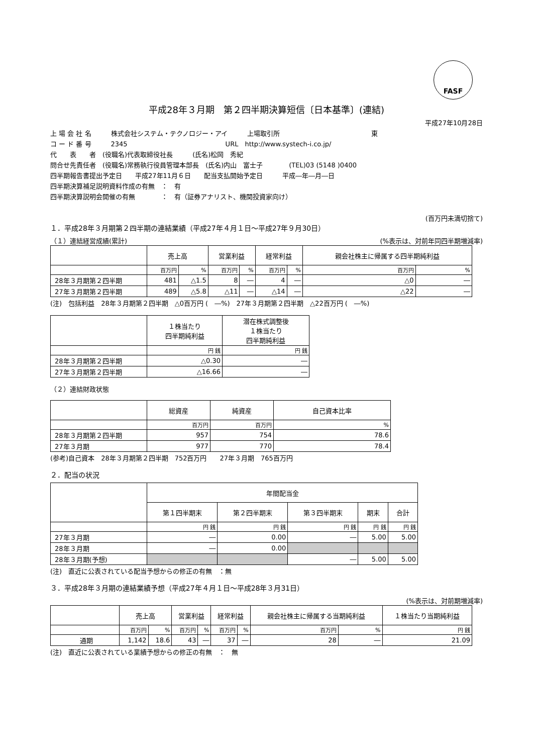FASF
平成28年３月期　第２四半期決算短信〔日本基準〕(連結)
平成27年10月28日
上 場 会 社 名　　　株式会社システム・テクノロジー・アイ　　　上場取引所　　　　　　　　　　　　　　東
コ ー ド 番 号　　　2345　　　　　　　　　　　　　　　URL　http://www.systech-i.co.jp/
代　　表　　者　(役職名)代表取締役社長　　　(氏名)松岡　秀紀
問合せ先責任者　(役職名)常務執行役員管理本部長　(氏名)内山　富士子　　　　(TEL)03 (5148 )0400
四半期報告書提出予定日　　平成27年11月６日　　配当支払開始予定日　　　平成―年―月―日
四半期決算補足説明資料作成の有無　：　有
四半期決算説明会開催の有無　　　　：　有（証券アナリスト、機関投資家向け）
(百万円未満切捨て)
１．平成28年３月期第２四半期の連結業績（平成27年４月１日～平成27年９月30日）
（１）連結経営成績(累計) (%表示は、対前年同四半期増減率)
| | 売上高 | | 営業利益 | | 経常利益 | | 親会社株主に帰属する四半期純利益 | |
| --- | --- | --- | --- | --- | --- | --- | --- | --- |
| | 百万円 | % | 百万円 | % | 百万円 | % | 百万円 | % |
| 28年３月期第２四半期 | 481 | △1.5 | 8 | ― | 4 | ― | △0 | ― |
| 27年３月期第２四半期 | 489 | △5.8 | △11 | ― | △14 | ― | △22 | ― |
(注)　包括利益　28年３月期第２四半期　△0百万円 (　―%)　27年３月期第２四半期　△22百万円 (　―%)
| | １株当たり 四半期純利益 | 潜在株式調整後 １株当たり 四半期純利益 |
| --- | --- | --- |
| | 円 銭 | 円 銭 |
| 28年３月期第２四半期 | △0.30 | ― |
| 27年３月期第２四半期 | △16.66 | ― |
（２）連結財政状態
| | 総資産 | 純資産 | 自己資本比率 |
| --- | --- | --- | --- |
| | 百万円 | 百万円 | % |
| 28年３月期第２四半期 | 957 | 754 | 78.6 |
| 27年３月期 | 977 | 770 | 78.4 |
(参考)自己資本　28年３月期第２四半期　752百万円　　27年３月期　765百万円
２．配当の状況
| | 年間配当金 | | | | |
| --- | --- | --- | --- | --- | --- |
| | 第１四半期末 | 第２四半期末 | 第３四半期末 | 期末 | 合計 |
| | 円 銭 | 円 銭 | 円 銭 | 円 銭 | 円 銭 |
| 27年３月期 | ― | 0.00 | ― | 5.00 | 5.00 |
| 28年３月期 | ― | 0.00 | | | |
| 28年３月期(予想) | | | ― | 5.00 | 5.00 |
(注)　直近に公表されている配当予想からの修正の有無　：無
３．平成28年３月期の連結業績予想（平成27年４月１日～平成28年３月31日）
(%表示は、対前期増減率)
| | 売上高 | | 営業利益 | | 経常利益 | | 親会社株主に帰属する当期純利益 | | １株当たり当期純利益 |
| --- | --- | --- | --- | --- | --- | --- | --- | --- | --- |
| | 百万円 | % | 百万円 | % | 百万円 | % | 百万円 | % | 円 銭 |
| 通期 | 1,142 | 18.6 | 43 | ― | 37 | ― | 28 | ― | 21.09 |
(注)　直近に公表されている業績予想からの修正の有無　：　無